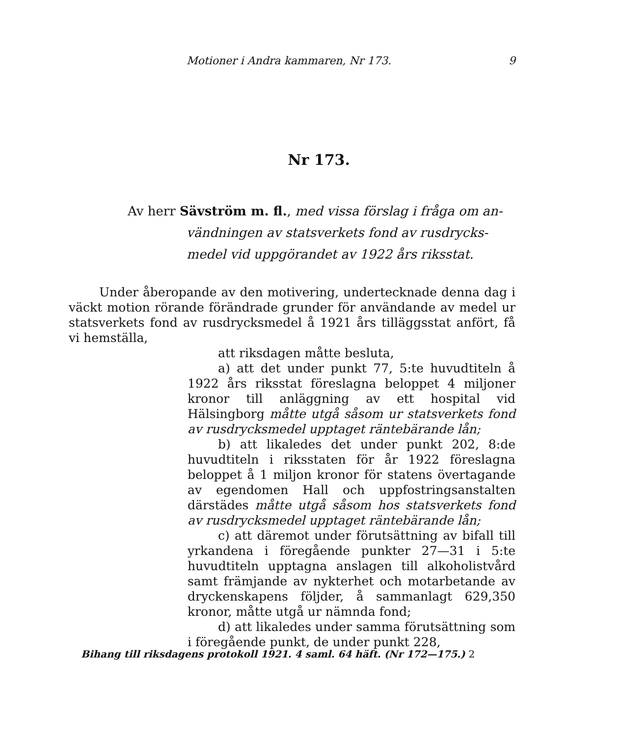Motioner i Andra kammaren, Nr 173. 9
Nr 173.
Av herr Sävström m. fl., med vissa förslag i fråga om an-
vändningen av statsverkets fond av rusdrycks-
medel vid uppgörandet av 1922 års riksstat.
Under åberopande av den motivering, undertecknade denna dag i väckt motion rörande förändrade grunder för användande av medel ur statsverkets fond av rusdrycksmedel å 1921 års tilläggsstat anfört, få vi hemställa,
att riksdagen måtte besluta,
a) att det under punkt 77, 5:te huvudtiteln å 1922 års riksstat föreslagna beloppet 4 miljoner kronor till anläggning av ett hospital vid Hälsingborg måtte utgå såsom ur statsverkets fond av rusdrycksmedel upptaget räntebärande lån;
b) att likaledes det under punkt 202, 8:de huvudtiteln i riksstaten för år 1922 föreslagna beloppet å 1 miljon kronor för statens övertagande av egendomen Hall och uppfostringsanstalten därstädes måtte utgå såsom hos statsverkets fond av rusdrycksmedel upptaget räntebärande lån;
c) att däremot under förutsättning av bifall till yrkandena i föregående punkter 27—31 i 5:te huvudtiteln upptagna anslagen till alkoholistvård samt främjande av nykterhet och motarbetande av dryckenskapens följder, å sammanlagt 629,350 kronor, måtte utgå ur nämnda fond;
d) att likaledes under samma förutsättning som i föregående punkt, de under punkt 228,
Bihang till riksdagens protokoll 1921. 4 saml. 64 häft. (Nr 172—175.) 2